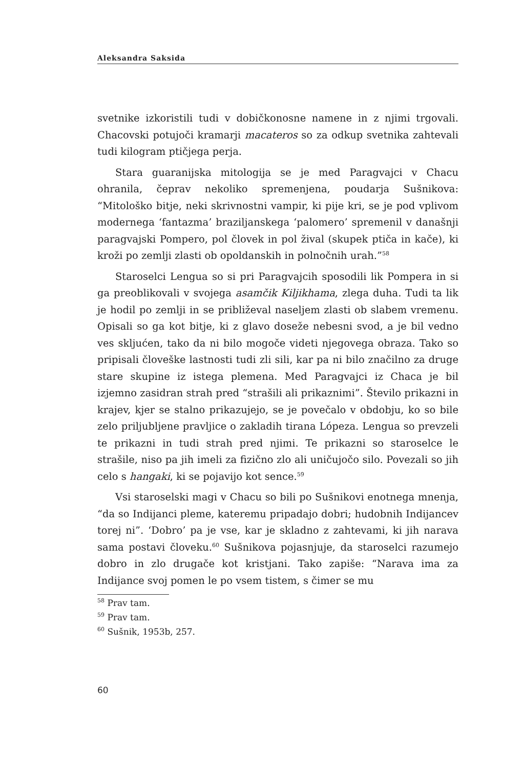Aleksandra Saksida
svetnike izkoristili tudi v dobičkonosne namene in z njimi trgovali. Chacovski potujoči kramarji macateros so za odkup svetnika zahtevali tudi kilogram ptičjega perja.
Stara guaranijska mitologija se je med Paragvajci v Chacu ohranila, čeprav nekoliko spremenjena, poudarja Sušnikova: “Mitološko bitje, neki skrivnostni vampir, ki pije kri, se je pod vplivom modernega ‘fantazma’ braziljanskega ‘palomero’ spremenil v današnji paragvajski Pompero, pol človek in pol žival (skupek ptiča in kače), ki kroži po zemlji zlasti ob opoldanskih in polnočnih urah.”<sup>58</sup>
Staroselci Lengua so si pri Paragvajcih sposodili lik Pompera in si ga preoblikovali v svojega asamčik Kiljikhama, zlega duha. Tudi ta lik je hodil po zemlji in se približeval naseljem zlasti ob slabem vremenu. Opisali so ga kot bitje, ki z glavo doseže nebesni svod, a je bil vedno ves skljućen, tako da ni bilo mogoče videti njegovega obraza. Tako so pripisali človeške lastnosti tudi zli sili, kar pa ni bilo značilno za druge stare skupine iz istega plemena. Med Paragvajci iz Chaca je bil izjemno zasidran strah pred “strašili ali prikaznimi”. Število prikazni in krajev, kjer se stalno prikazujejo, se je povečalo v obdobju, ko so bile zelo priljubljene pravljice o zakladih tirana Lópeza. Lengua so prevzeli te prikazni in tudi strah pred njimi. Te prikazni so staroselce le strašile, niso pa jih imeli za fizično zlo ali uničujočo silo. Povezali so jih celo s hangaki, ki se pojavijo kot sence.<sup>59</sup>
Vsi staroselski magi v Chacu so bili po Sušnikovi enotnega mnenja, “da so Indijanci pleme, kateremu pripadajo dobri; hudobnih Indijancev torej ni”. ‘Dobro’ pa je vse, kar je skladno z zahtevami, ki jih narava sama postavi človeku.<sup>60</sup> Sušnikova pojasnjuje, da staroselci razumejo dobro in zlo drugače kot kristjani. Tako zapiše: “Narava ima za Indijance svoj pomen le po vsem tistem, s čimer se mu
<sup>58</sup> Prav tam.
<sup>59</sup> Prav tam.
<sup>60</sup> Sušnik, 1953b, 257.
60